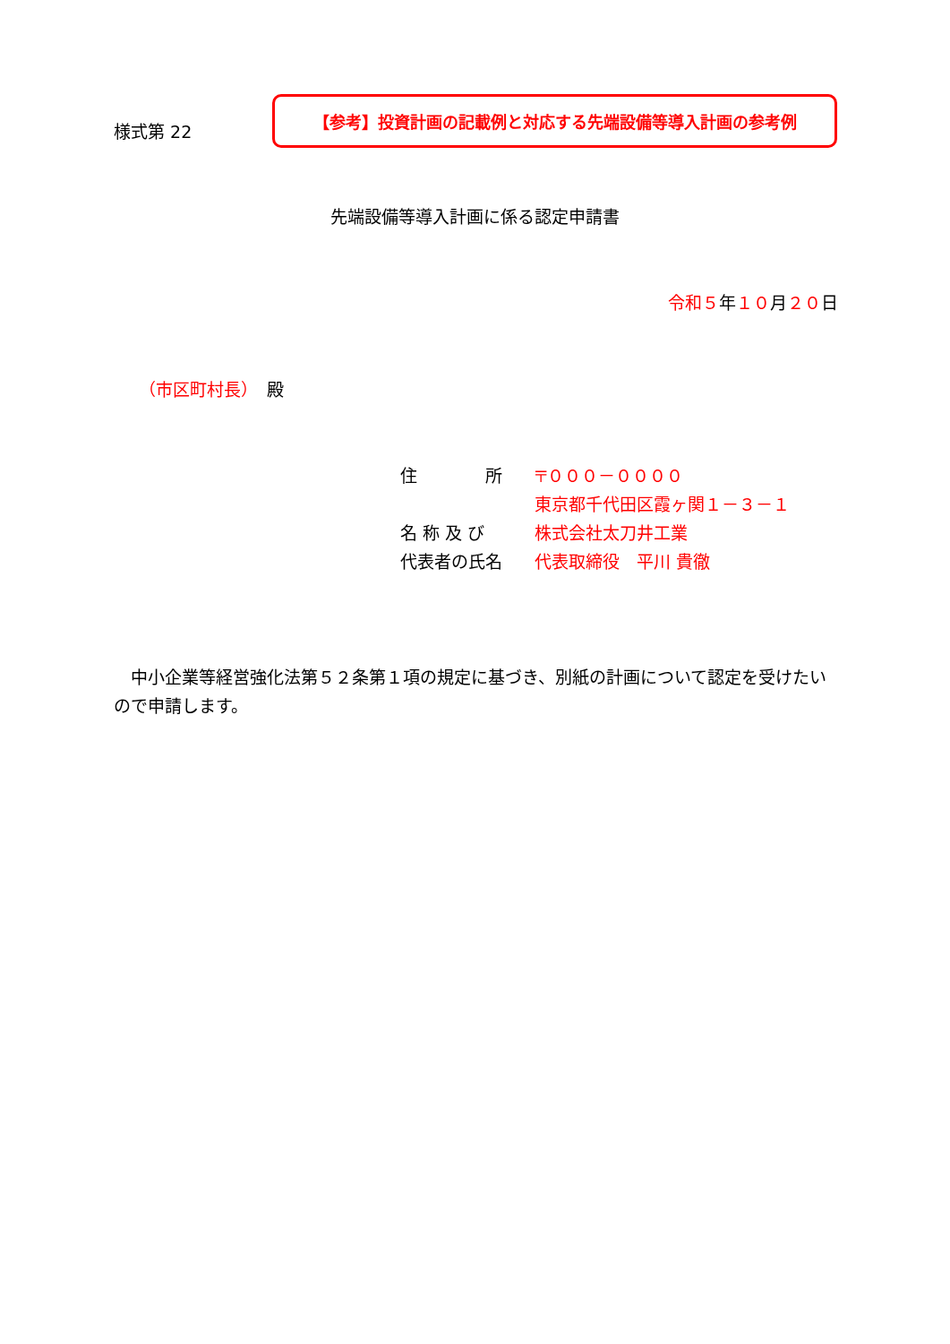様式第 22
【参考】投資計画の記載例と対応する先端設備等導入計画の参考例
先端設備等導入計画に係る認定申請書
令和５年１０月２０日
（市区町村長）　殿
住　　　　所 〒０００－００００
東京都千代田区霞ヶ関１－３－１
名 称 及 び 株式会社太刀井工業
代表者の氏名 代表取締役　平川 貴徹
中小企業等経営強化法第５２条第１項の規定に基づき、別紙の計画について認定を受けたいので申請します。